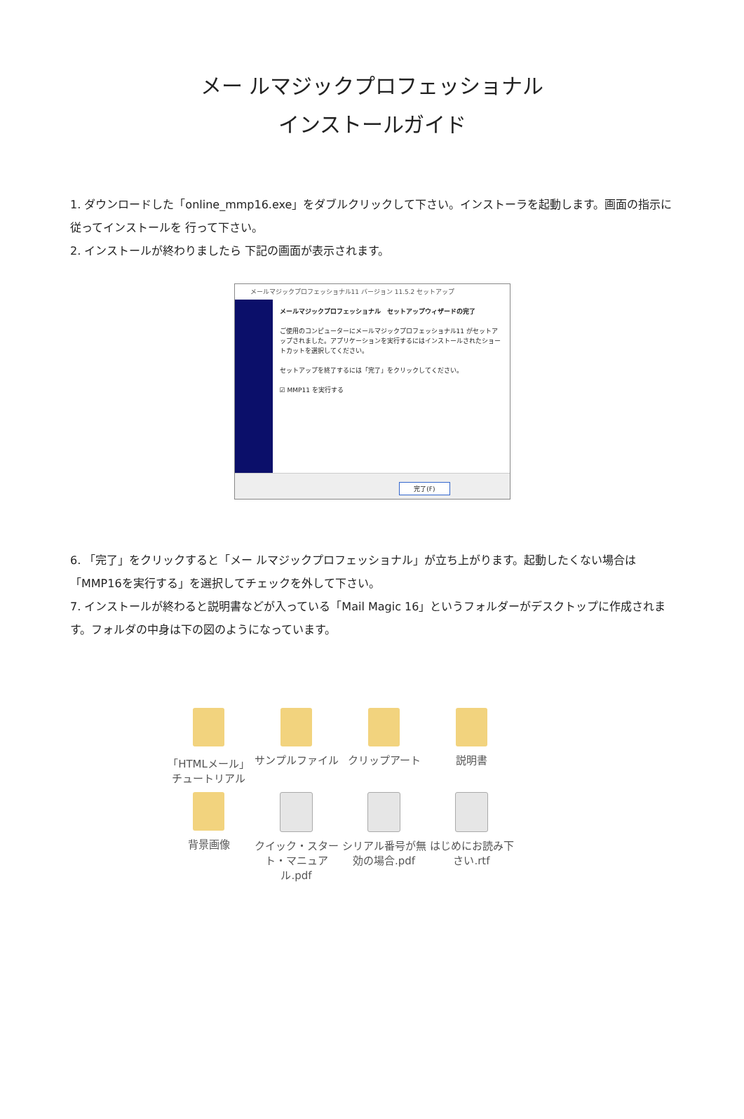メー ルマジックプロフェッショナル
インストールガイド
1. ダウンロードした「online_mmp16.exe」をダブルクリックして下さい。インストーラを起動します。画面の指示に従ってインストールを 行って下さい。
2. インストールが終わりましたら 下記の画面が表示されます。
メールマジックプロフェッショナル11 バージョン 11.5.2 セットアップ
メールマジックプロフェッショナル　セットアップウィザードの完了
ご使用のコンピューターにメールマジックプロフェッショナル11 がセットアップされました。アプリケーションを実行するにはインストールされたショートカットを選択してください。
セットアップを終了するには「完了」をクリックしてください。
☑ MMP11 を実行する
完了(F)
6. 「完了」をクリックすると「メー ルマジックプロフェッショナル」が立ち上がります。起動したくない場合は「MMP16を実行する」を選択してチェックを外して下さい。
7. インストールが終わると説明書などが入っている「Mail Magic 16」というフォルダーがデスクトップに作成されます。フォルダの中身は下の図のようになっています。
「HTMLメール」チュートリアル
サンプルファイル
クリップアート
説明書
背景画像
クイック・スタート・マニュアル.pdf
シリアル番号が無効の場合.pdf
はじめにお読み下さい.rtf